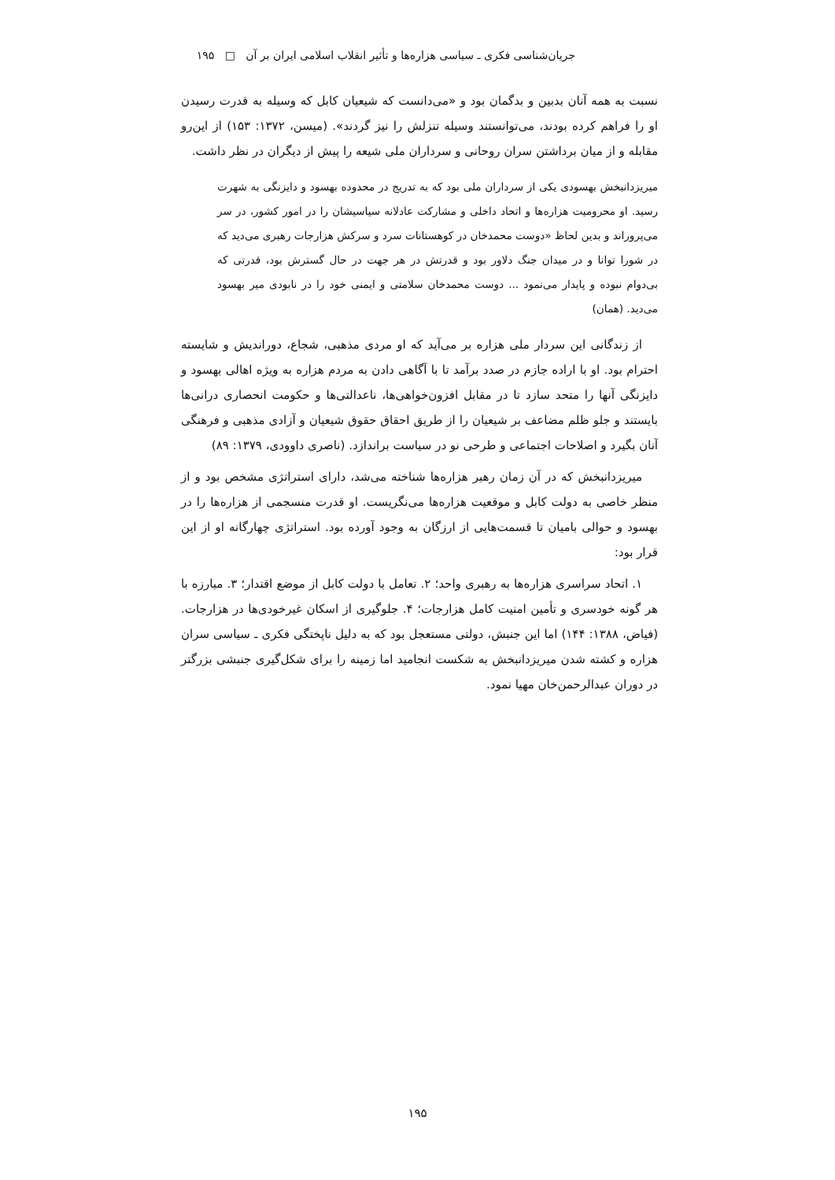جریان‌شناسی فکری ـ سیاسی هزاره‌ها و تأثیر انقلاب اسلامی ایران بر آن □ ۱۹۵
نسبت به همه آنان بدبین و بدگمان بود و «می‌دانست که شیعیان کابل که وسیله به قدرت رسیدن او را فراهم کرده بودند، می‌توانستند وسیله تنزلش را نیز گردند». (میسن، ۱۳۷۲: ۱۵۳) از این‌رو مقابله و از میان برداشتن سران روحانی و سرداران ملی شیعه را پیش از دیگران در نظر داشت.
میریزدانبخش بهسودی یکی از سرداران ملی بود که به تدریج در محدوده بهسود و دایزنگی به شهرت رسید. او محرومیت هزاره‌ها و اتحاد داخلی و مشارکت عادلانه سیاسیشان را در امور کشور، در سر می‌پروراند و بدین لحاظ «دوست محمدخان در کوهستانات سرد و سرکش هزارجات رهبری می‌دید که در شورا توانا و در میدان جنگ دلاور بود و قدرتش در هر جهت در حال گسترش بود، قدرتی که بی‌دوام نبوده و پایدار می‌نمود ... دوست محمدخان سلامتی و ایمنی خود را در نابودی میر بهسود می‌دید. (همان)
از زندگانی این سردار ملی هزاره بر می‌آید که او مردی مذهبی، شجاع، دوراندیش و شایسته احترام بود. او با اراده جازم در صدد برآمد تا با آگاهی دادن به مردم هزاره به ویژه اهالی بهسود و دایزنگی آنها را متحد سازد تا در مقابل افزون‌خواهی‌ها، ناعدالتی‌ها و حکومت انحصاری درانی‌ها بایستند و جلو ظلم مضاعف بر شیعیان را از طریق احقاق حقوق شیعیان و آزادی مذهبی و فرهنگی آنان بگیرد و اصلاحات اجتماعی و طرحی نو در سیاست براندازد. (ناصری داوودی، ۱۳۷۹: ۸۹)
میریزدانبخش که در آن زمان رهبر هزاره‌ها شناخته می‌شد، دارای استراتژی مشخص بود و از منظر خاصی به دولت کابل و موقعیت هزاره‌ها می‌نگریست. او قدرت منسجمی از هزاره‌ها را در بهسود و حوالی بامیان تا قسمت‌هایی از ارزگان به وجود آورده بود. استراتژی چهارگانه او از این قرار بود:
۱. اتحاد سراسری هزاره‌ها به رهبری واحد؛ ۲. تعامل با دولت کابل از موضع اقتدار؛ ۳. مبارزه با هر گونه خودسری و تأمین امنیت کامل هزارجات؛ ۴. جلوگیری از اسکان غیرخودی‌ها در هزارجات. (فیاض، ۱۳۸۸: ۱۴۴) اما این جنبش، دولتی مستعجل بود که به دلیل ناپختگی فکری ـ سیاسی سران هزاره و کشته شدن میریزدانبخش به شکست انجامید اما زمینه را برای شکل‌گیری جنبشی بزرگتر در دوران عبدالرحمن‌خان مهیا نمود.
۱۹۵